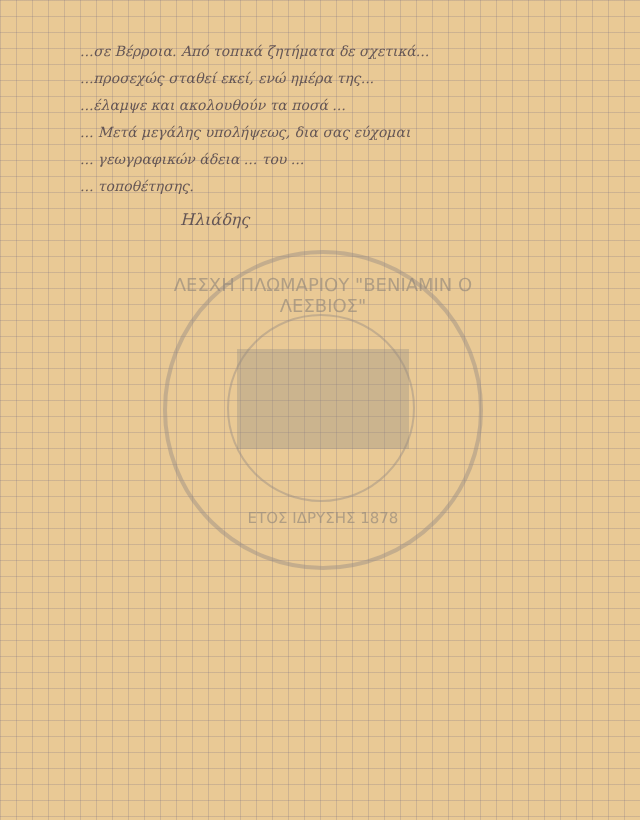...σε Βέρροια. Από τοπικά ζητήματα δε σχετικά...
...προσεχώς σταθεί εκεί, ενώ ημέρα της...
...έλαμψε και ακολουθούν τα ποσά ...
... Μετά μεγάλης υπολήψεως, δια σας εύχομαι
... γεωγραφικών άδεια ... του ...
... τοποθέτησης.
Ηλιάδης
ΛΕΣΧΗ ΠΛΩΜΑΡΙΟΥ "ΒΕΝΙΑΜΙΝ Ο ΛΕΣΒΙΟΣ"
ΕΤΟΣ ΙΔΡΥΣΗΣ 1878